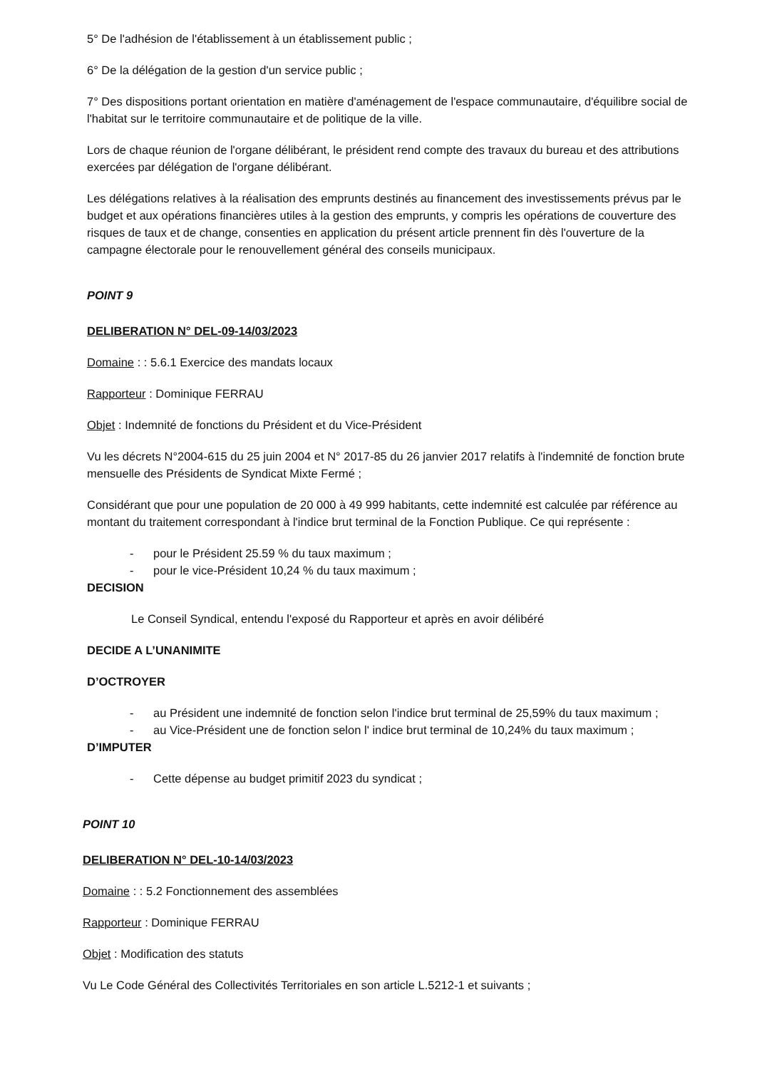5° De l'adhésion de l'établissement à un établissement public ;
6° De la délégation de la gestion d'un service public ;
7° Des dispositions portant orientation en matière d'aménagement de l'espace communautaire, d'équilibre social de l'habitat sur le territoire communautaire et de politique de la ville.
Lors de chaque réunion de l'organe délibérant, le président rend compte des travaux du bureau et des attributions exercées par délégation de l'organe délibérant.
Les délégations relatives à la réalisation des emprunts destinés au financement des investissements prévus par le budget et aux opérations financières utiles à la gestion des emprunts, y compris les opérations de couverture des risques de taux et de change, consenties en application du présent article prennent fin dès l'ouverture de la campagne électorale pour le renouvellement général des conseils municipaux.
POINT 9
DELIBERATION N° DEL-09-14/03/2023
Domaine : : 5.6.1 Exercice des mandats locaux
Rapporteur : Dominique FERRAU
Objet : Indemnité de fonctions du Président et du Vice-Président
Vu les décrets N°2004-615 du 25 juin 2004 et N° 2017-85 du 26 janvier 2017 relatifs à l'indemnité de fonction brute mensuelle des Présidents de Syndicat Mixte Fermé ;
Considérant que pour une population de 20 000 à 49 999 habitants, cette indemnité est calculée par référence au montant du traitement correspondant à l'indice brut terminal de la Fonction Publique. Ce qui représente :
- pour le Président 25.59 % du taux maximum ;
- pour le vice-Président 10,24 % du taux maximum ;
DECISION
Le Conseil Syndical, entendu l'exposé du Rapporteur et après en avoir délibéré
DECIDE A L’UNANIMITE
D’OCTROYER
- au Président une indemnité de fonction selon l'indice brut terminal de 25,59% du taux maximum ;
- au Vice-Président une de fonction selon l' indice brut terminal de 10,24% du taux maximum ;
D’IMPUTER
- Cette dépense au budget primitif 2023 du syndicat ;
POINT 10
DELIBERATION N° DEL-10-14/03/2023
Domaine : : 5.2 Fonctionnement des assemblées
Rapporteur : Dominique FERRAU
Objet : Modification des statuts
Vu Le Code Général des Collectivités Territoriales en son article L.5212-1 et suivants ;